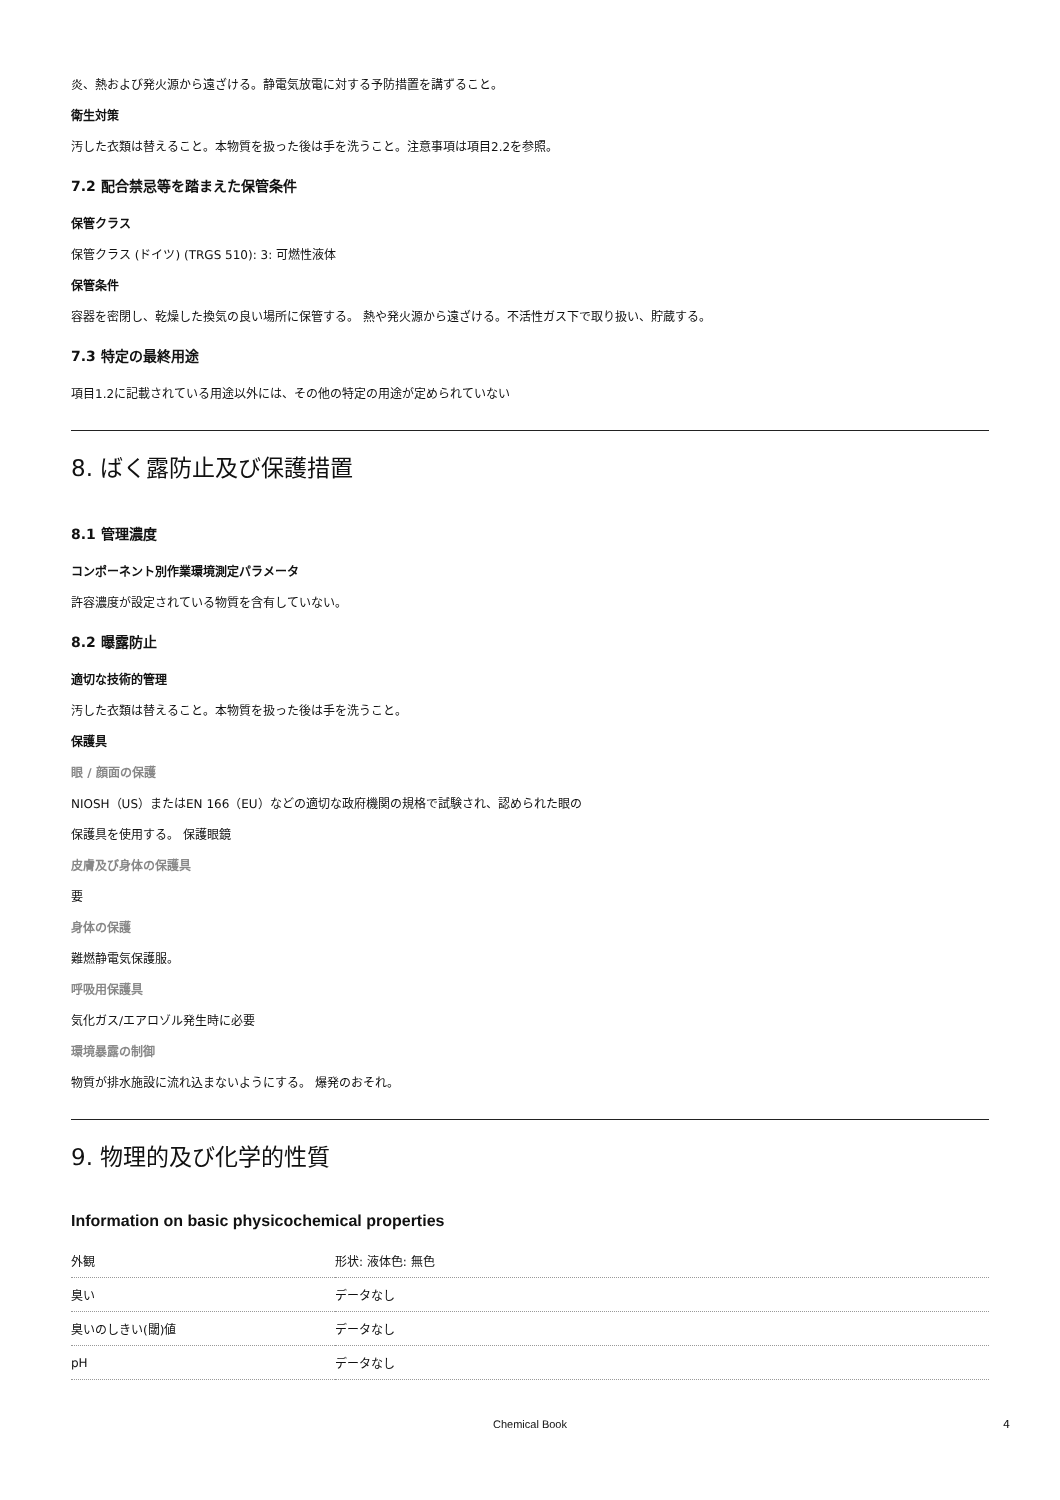炎、熱および発火源から遠ざける。静電気放電に対する予防措置を講ずること。
衛生対策
汚した衣類は替えること。本物質を扱った後は手を洗うこと。注意事項は項目2.2を参照。
7.2 配合禁忌等を踏まえた保管条件
保管クラス
保管クラス (ドイツ) (TRGS 510): 3: 可燃性液体
保管条件
容器を密閉し、乾燥した換気の良い場所に保管する。 熱や発火源から遠ざける。不活性ガス下で取り扱い、貯蔵する。
7.3 特定の最終用途
項目1.2に記載されている用途以外には、その他の特定の用途が定められていない
8. ばく露防止及び保護措置
8.1 管理濃度
コンポーネント別作業環境測定パラメータ
許容濃度が設定されている物質を含有していない。
8.2 曝露防止
適切な技術的管理
汚した衣類は替えること。本物質を扱った後は手を洗うこと。
保護具
眼 / 顔面の保護
NIOSH（US）またはEN 166（EU）などの適切な政府機関の規格で試験され、認められた眼の
保護具を使用する。 保護眼鏡
皮膚及び身体の保護具
要
身体の保護
難燃静電気保護服。
呼吸用保護具
気化ガス/エアロゾル発生時に必要
環境暴露の制御
物質が排水施設に流れ込まないようにする。 爆発のおそれ。
9. 物理的及び化学的性質
Information on basic physicochemical properties
| 外観 | 形状: 液体色: 無色 |
| 臭い | データなし |
| 臭いのしきい(閾)値 | データなし |
| pH | データなし |
Chemical Book 4